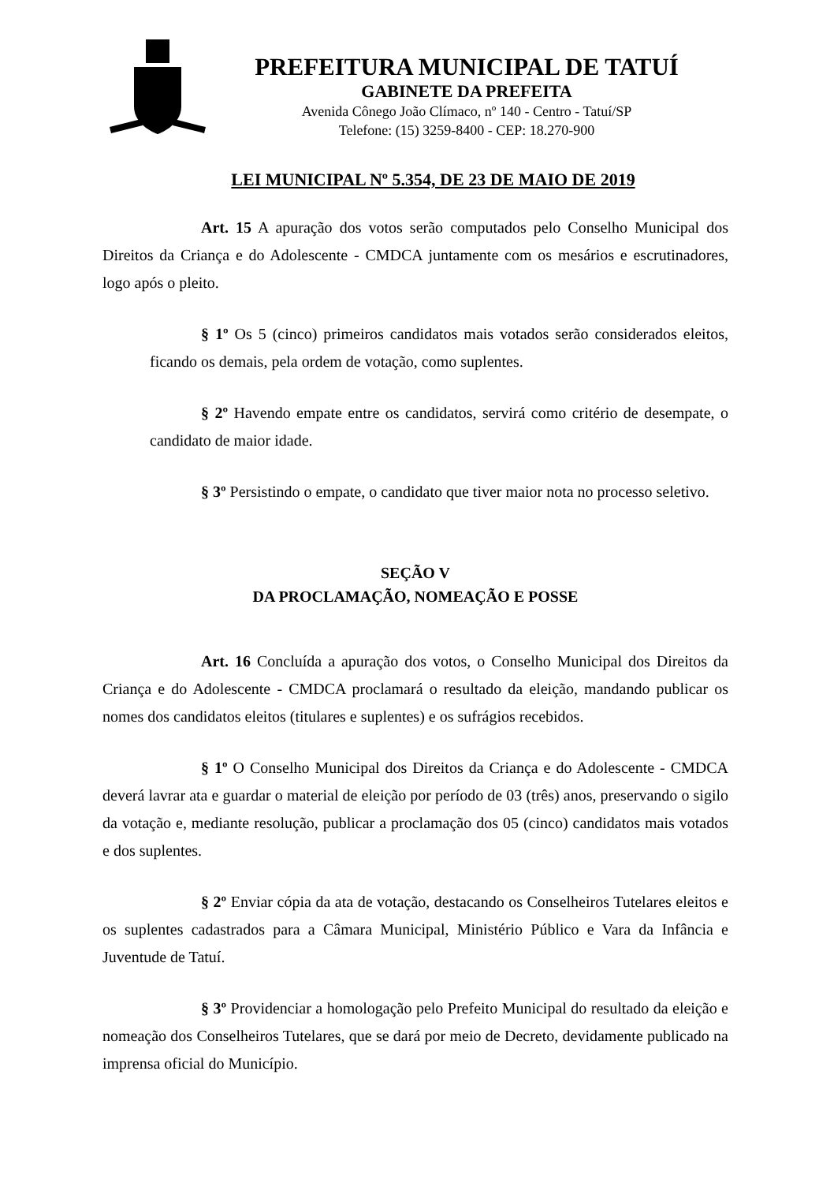PREFEITURA MUNICIPAL DE TATUÍ
GABINETE DA PREFEITA
Avenida Cônego João Clímaco, nº 140 - Centro - Tatuí/SP
Telefone: (15) 3259-8400 - CEP: 18.270-900
LEI MUNICIPAL Nº 5.354, DE 23 DE MAIO DE 2019
Art. 15 A apuração dos votos serão computados pelo Conselho Municipal dos Direitos da Criança e do Adolescente - CMDCA juntamente com os mesários e escrutinadores, logo após o pleito.
§ 1º Os 5 (cinco) primeiros candidatos mais votados serão considerados eleitos, ficando os demais, pela ordem de votação, como suplentes.
§ 2º Havendo empate entre os candidatos, servirá como critério de desempate, o candidato de maior idade.
§ 3º Persistindo o empate, o candidato que tiver maior nota no processo seletivo.
SEÇÃO V
DA PROCLAMAÇÃO, NOMEAÇÃO E POSSE
Art. 16 Concluída a apuração dos votos, o Conselho Municipal dos Direitos da Criança e do Adolescente - CMDCA proclamará o resultado da eleição, mandando publicar os nomes dos candidatos eleitos (titulares e suplentes) e os sufrágios recebidos.
§ 1º O Conselho Municipal dos Direitos da Criança e do Adolescente - CMDCA deverá lavrar ata e guardar o material de eleição por período de 03 (três) anos, preservando o sigilo da votação e, mediante resolução, publicar a proclamação dos 05 (cinco) candidatos mais votados e dos suplentes.
§ 2º Enviar cópia da ata de votação, destacando os Conselheiros Tutelares eleitos e os suplentes cadastrados para a Câmara Municipal, Ministério Público e Vara da Infância e Juventude de Tatuí.
§ 3º Providenciar a homologação pelo Prefeito Municipal do resultado da eleição e nomeação dos Conselheiros Tutelares, que se dará por meio de Decreto, devidamente publicado na imprensa oficial do Município.